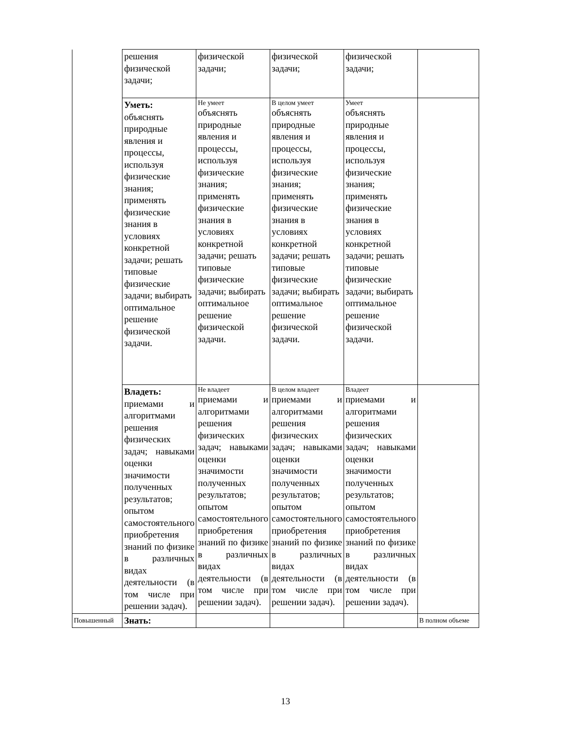| | решения физической задачи; | физической задачи; | физической задачи; | физической задачи; | |
| | Уметь: объяснять природные явления и процессы, используя физические знания; применять физические знания в условиях конкретной задачи; решать типовые физические задачи; выбирать оптимальное решение физической задачи. | Не умеет объяснять природные явления и процессы, используя физические знания; применять физические знания в условиях конкретной задачи; решать типовые физические задачи; выбирать оптимальное решение физической задачи. | В целом умеет объяснять природные явления и процессы, используя физические знания; применять физические знания в условиях конкретной задачи; решать типовые физические задачи; выбирать оптимальное решение физической задачи. | Умеет объяснять природные явления и процессы, используя физические знания; применять физические знания в условиях конкретной задачи; решать типовые физические задачи; выбирать оптимальное решение физической задачи. | |
| | Владеть: приемами и алгоритмами решения физических задач; навыками оценки значимости полученных результатов; опытом самостоятельного приобретения знаний по физике в различных видах деятельности (в том числе при решении задач). | Не владеет приемами и алгоритмами решения физических задач; навыками оценки значимости полученных результатов; опытом самостоятельного приобретения знаний по физике в различных видах деятельности (в том числе при решении задач). | В целом владеет приемами и алгоритмами решения физических задач; навыками оценки значимости полученных результатов; опытом самостоятельного приобретения знаний по физике в различных видах деятельности (в том числе при решении задач). | Владеет приемами и алгоритмами решения физических задач; навыками оценки значимости полученных результатов; опытом самостоятельного приобретения знаний по физике в различных видах деятельности (в том числе при решении задач). | |
| Повышенный | Знать: | | | | В полном объеме |
13